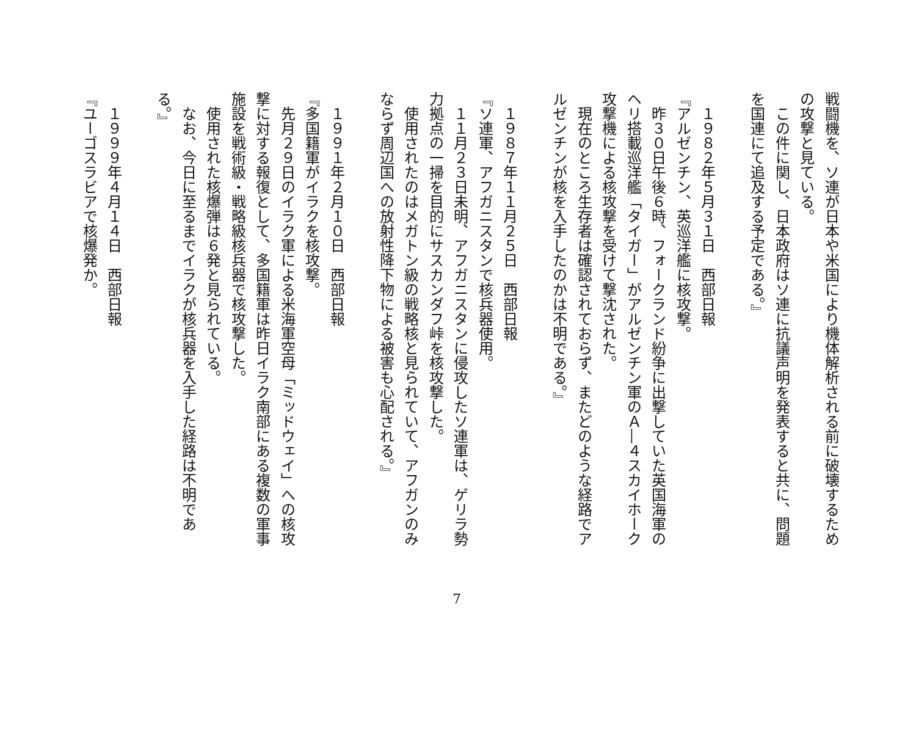戦闘機を、ソ連が日本や米国により機体解析される前に破壊するため
の攻撃と見ている。
　この件に関し、日本政府はソ連に抗議声明を発表すると共に、問題
を国連にて追及する予定である。』
　１９８２年５月３１日　西部日報
『アルゼンチン、英巡洋艦に核攻撃。
　昨３０日午後６時、フォークランド紛争に出撃していた英国海軍の
ヘリ搭載巡洋艦「タイガー」がアルゼンチン軍のＡ―４スカイホーク
攻撃機による核攻撃を受けて撃沈された。
　現在のところ生存者は確認されておらず、またどのような経路でア
ルゼンチンが核を入手したのかは不明である。』
　１９８７年１１月２５日　西部日報
『ソ連軍、アフガニスタンで核兵器使用。
　１１月２３日未明、アフガニスタンに侵攻したソ連軍は、ゲリラ勢
力拠点の一掃を目的にサスカンダフ峠を核攻撃した。
　使用されたのはメガトン級の戦略核と見られていて、アフガンのみ
ならず周辺国への放射性降下物による被害も心配される。』
　１９９１年２月１０日　西部日報
『多国籍軍がイラクを核攻撃。
　先月２９日のイラク軍による米海軍空母「ミッドウェイ」への核攻
撃に対する報復として、多国籍軍は昨日イラク南部にある複数の軍事
施設を戦術級・戦略級核兵器で核攻撃した。
　使用された核爆弾は６発と見られている。
　なお、今日に至るまでイラクが核兵器を入手した経路は不明であ
る。』
　１９９９年４月１４日　西部日報
『ユーゴスラビアで核爆発か。
7